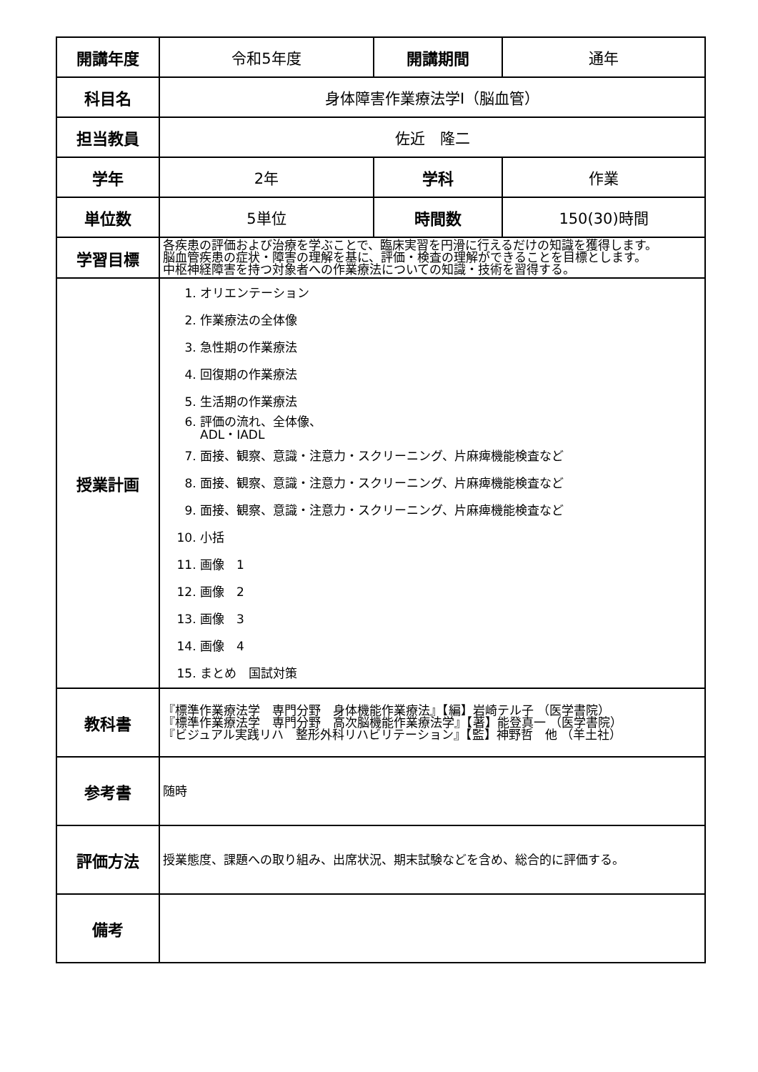| 開講年度 | 令和5年度 | 開講期間 | 通年 |
| 科目名 | 身体障害作業療法学Ⅰ（脳血管） | | |
| 担当教員 | 佐近 隆二 | | |
| 学年 | 2年 | 学科 | 作業 |
| 単位数 | 5単位 | 時間数 | 150(30)時間 |
| 学習目標 | 各疾患の評価および治療を学ぶことで、臨床実習を円滑に行えるだけの知識を獲得します。 脳血管疾患の症状・障害の理解を基に、評価・検査の理解ができることを目標とします。 中枢神経障害を持つ対象者への作業療法についての知識・技術を習得する。 | | |
| 授業計画 | 1. オリエンテーション 2. 作業療法の全体像 3. 急性期の作業療法 4. 回復期の作業療法 5. 生活期の作業療法 6. 評価の流れ、全体像、 ADL・IADL 7. 面接、観察、意識・注意力・スクリーニング、片麻痺機能検査など 8. 面接、観察、意識・注意力・スクリーニング、片麻痺機能検査など 9. 面接、観察、意識・注意力・スクリーニング、片麻痺機能検査など 10. 小括 11. 画像 1 12. 画像 2 13. 画像 3 14. 画像 4 15. まとめ 国試対策 | | |
| 教科書 | 『標準作業療法学 専門分野 身体機能作業療法』【編】岩崎テル子 （医学書院） 『標準作業療法学 専門分野 高次脳機能作業療法学』【著】能登真一 （医学書院） 『ビジュアル実践リハ 整形外科リハビリテーション』【監】神野哲 他 （羊土社） | | |
| 参考書 | 随時 | | |
| 評価方法 | 授業態度、課題への取り組み、出席状況、期末試験などを含め、総合的に評価する。 | | |
| 備考 | | | |